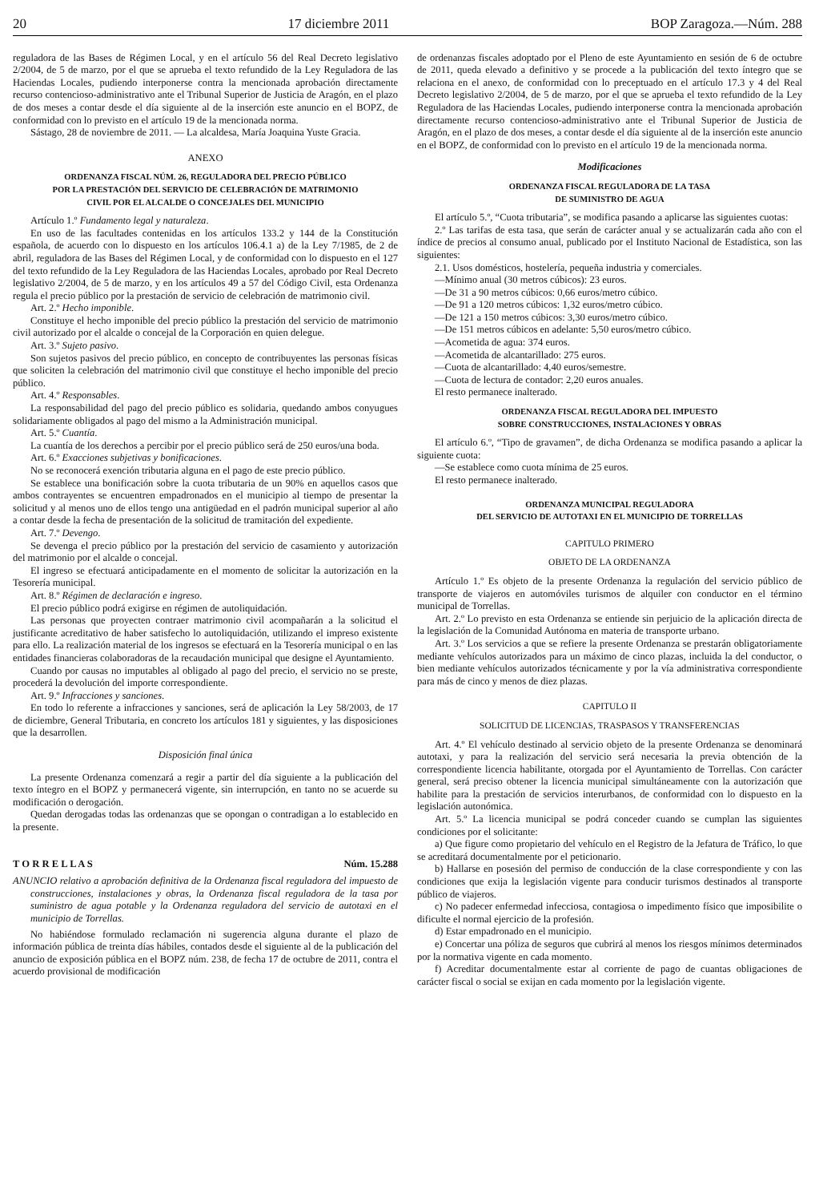20 17 diciembre 2011 BOP Zaragoza.—Núm. 288
reguladora de las Bases de Régimen Local, y en el artículo 56 del Real Decreto legislativo 2/2004, de 5 de marzo, por el que se aprueba el texto refundido de la Ley Reguladora de las Haciendas Locales, pudiendo interponerse contra la mencionada aprobación directamente recurso contencioso-administrativo ante el Tribunal Superior de Justicia de Aragón, en el plazo de dos meses a contar desde el día siguiente al de la inserción este anuncio en el BOPZ, de conformidad con lo previsto en el artículo 19 de la mencionada norma.
Sástago, 28 de noviembre de 2011. — La alcaldesa, María Joaquina Yuste Gracia.
ANEXO
ORDENANZA FISCAL NÚM. 26, REGULADORA DEL PRECIO PÚBLICO
POR LA PRESTACIÓN DEL SERVICIO DE CELEBRACIÓN DE MATRIMONIO
CIVIL POR EL ALCALDE O CONCEJALES DEL MUNICIPIO
Artículo 1.º Fundamento legal y naturaleza.
En uso de las facultades contenidas en los artículos 133.2 y 144 de la Constitución española, de acuerdo con lo dispuesto en los artículos 106.4.1 a) de la Ley 7/1985, de 2 de abril, reguladora de las Bases del Régimen Local, y de conformidad con lo dispuesto en el 127 del texto refundido de la Ley Reguladora de las Haciendas Locales, aprobado por Real Decreto legislativo 2/2004, de 5 de marzo, y en los artículos 49 a 57 del Código Civil, esta Ordenanza regula el precio público por la prestación de servicio de celebración de matrimonio civil.
Art. 2.º Hecho imponible.
Constituye el hecho imponible del precio público la prestación del servicio de matrimonio civil autorizado por el alcalde o concejal de la Corporación en quien delegue.
Art. 3.º Sujeto pasivo.
Son sujetos pasivos del precio público, en concepto de contribuyentes las personas físicas que soliciten la celebración del matrimonio civil que constituye el hecho imponible del precio público.
Art. 4.º Responsables.
La responsabilidad del pago del precio público es solidaria, quedando ambos conyugues solidariamente obligados al pago del mismo a la Administración municipal.
Art. 5.º Cuantía.
La cuantía de los derechos a percibir por el precio público será de 250 euros/una boda.
Art. 6.º Exacciones subjetivas y bonificaciones.
No se reconocerá exención tributaria alguna en el pago de este precio público.
Se establece una bonificación sobre la cuota tributaria de un 90% en aquellos casos que ambos contrayentes se encuentren empadronados en el municipio al tiempo de presentar la solicitud y al menos uno de ellos tengo una antigüedad en el padrón municipal superior al año a contar desde la fecha de presentación de la solicitud de tramitación del expediente.
Art. 7.º Devengo.
Se devenga el precio público por la prestación del servicio de casamiento y autorización del matrimonio por el alcalde o concejal.
El ingreso se efectuará anticipadamente en el momento de solicitar la autorización en la Tesorería municipal.
Art. 8.º Régimen de declaración e ingreso.
El precio público podrá exigirse en régimen de autoliquidación.
Las personas que proyecten contraer matrimonio civil acompañarán a la solicitud el justificante acreditativo de haber satisfecho lo autoliquidación, utilizando el impreso existente para ello. La realización material de los ingresos se efectuará en la Tesorería municipal o en las entidades financieras colaboradoras de la recaudación municipal que designe el Ayuntamiento.
Cuando por causas no imputables al obligado al pago del precio, el servicio no se preste, procederá la devolución del importe correspondiente.
Art. 9.º Infracciones y sanciones.
En todo lo referente a infracciones y sanciones, será de aplicación la Ley 58/2003, de 17 de diciembre, General Tributaria, en concreto los artículos 181 y siguientes, y las disposiciones que la desarrollen.
Disposición final única
La presente Ordenanza comenzará a regir a partir del día siguiente a la publicación del texto íntegro en el BOPZ y permanecerá vigente, sin interrupción, en tanto no se acuerde su modificación o derogación.
Quedan derogadas todas las ordenanzas que se opongan o contradigan a lo establecido en la presente.
T O R R E L L A S Núm. 15.288
ANUNCIO relativo a aprobación definitiva de la Ordenanza fiscal reguladora del impuesto de construcciones, instalaciones y obras, la Ordenanza fiscal reguladora de la tasa por suministro de agua potable y la Ordenanza reguladora del servicio de autotaxi en el municipio de Torrellas.
No habiéndose formulado reclamación ni sugerencia alguna durante el plazo de información pública de treinta días hábiles, contados desde el siguiente al de la publicación del anuncio de exposición pública en el BOPZ núm. 238, de fecha 17 de octubre de 2011, contra el acuerdo provisional de modificación
de ordenanzas fiscales adoptado por el Pleno de este Ayuntamiento en sesión de 6 de octubre de 2011, queda elevado a definitivo y se procede a la publicación del texto íntegro que se relaciona en el anexo, de conformidad con lo preceptuado en el artículo 17.3 y 4 del Real Decreto legislativo 2/2004, de 5 de marzo, por el que se aprueba el texto refundido de la Ley Reguladora de las Haciendas Locales, pudiendo interponerse contra la mencionada aprobación directamente recurso contencioso-administrativo ante el Tribunal Superior de Justicia de Aragón, en el plazo de dos meses, a contar desde el día siguiente al de la inserción este anuncio en el BOPZ, de conformidad con lo previsto en el artículo 19 de la mencionada norma.
Modificaciones
ORDENANZA FISCAL REGULADORA DE LA TASA
DE SUMINISTRO DE AGUA
El artículo 5.º, “Cuota tributaria”, se modifica pasando a aplicarse las siguientes cuotas:
2.º Las tarifas de esta tasa, que serán de carácter anual y se actualizarán cada año con el índice de precios al consumo anual, publicado por el Instituto Nacional de Estadística, son las siguientes:
2.1. Usos domésticos, hostelería, pequeña industria y comerciales.
—Mínimo anual (30 metros cúbicos): 23 euros.
—De 31 a 90 metros cúbicos: 0,66 euros/metro cúbico.
—De 91 a 120 metros cúbicos: 1,32 euros/metro cúbico.
—De 121 a 150 metros cúbicos: 3,30 euros/metro cúbico.
—De 151 metros cúbicos en adelante: 5,50 euros/metro cúbico.
—Acometida de agua: 374 euros.
—Acometida de alcantarillado: 275 euros.
—Cuota de alcantarillado: 4,40 euros/semestre.
—Cuota de lectura de contador: 2,20 euros anuales.
El resto permanece inalterado.
ORDENANZA FISCAL REGULADORA DEL IMPUESTO
SOBRE CONSTRUCCIONES, INSTALACIONES Y OBRAS
El artículo 6.º, “Tipo de gravamen”, de dicha Ordenanza se modifica pasando a aplicar la siguiente cuota:
—Se establece como cuota mínima de 25 euros.
El resto permanece inalterado.
ORDENANZA MUNICIPAL REGULADORA
DEL SERVICIO DE AUTOTAXI EN EL MUNICIPIO DE TORRELLAS
CAPITULO PRIMERO
OBJETO DE LA ORDENANZA
Artículo 1.º Es objeto de la presente Ordenanza la regulación del servicio público de transporte de viajeros en automóviles turismos de alquiler con conductor en el término municipal de Torrellas.
Art. 2.º Lo previsto en esta Ordenanza se entiende sin perjuicio de la aplicación directa de la legislación de la Comunidad Autónoma en materia de transporte urbano.
Art. 3.º Los servicios a que se refiere la presente Ordenanza se prestarán obligatoriamente mediante vehículos autorizados para un máximo de cinco plazas, incluida la del conductor, o bien mediante vehículos autorizados técnicamente y por la vía administrativa correspondiente para más de cinco y menos de diez plazas.
CAPITULO II
SOLICITUD DE LICENCIAS, TRASPASOS Y TRANSFERENCIAS
Art. 4.º El vehículo destinado al servicio objeto de la presente Ordenanza se denominará autotaxi, y para la realización del servicio será necesaria la previa obtención de la correspondiente licencia habilitante, otorgada por el Ayuntamiento de Torrellas. Con carácter general, será preciso obtener la licencia municipal simultáneamente con la autorización que habilite para la prestación de servicios interurbanos, de conformidad con lo dispuesto en la legislación autonómica.
Art. 5.º La licencia municipal se podrá conceder cuando se cumplan las siguientes condiciones por el solicitante:
a) Que figure como propietario del vehículo en el Registro de la Jefatura de Tráfico, lo que se acreditará documentalmente por el peticionario.
b) Hallarse en posesión del permiso de conducción de la clase correspondiente y con las condiciones que exija la legislación vigente para conducir turismos destinados al transporte público de viajeros.
c) No padecer enfermedad infecciosa, contagiosa o impedimento físico que imposibilite o dificulte el normal ejercicio de la profesión.
d) Estar empadronado en el municipio.
e) Concertar una póliza de seguros que cubrirá al menos los riesgos mínimos determinados por la normativa vigente en cada momento.
f) Acreditar documentalmente estar al corriente de pago de cuantas obligaciones de carácter fiscal o social se exijan en cada momento por la legislación vigente.